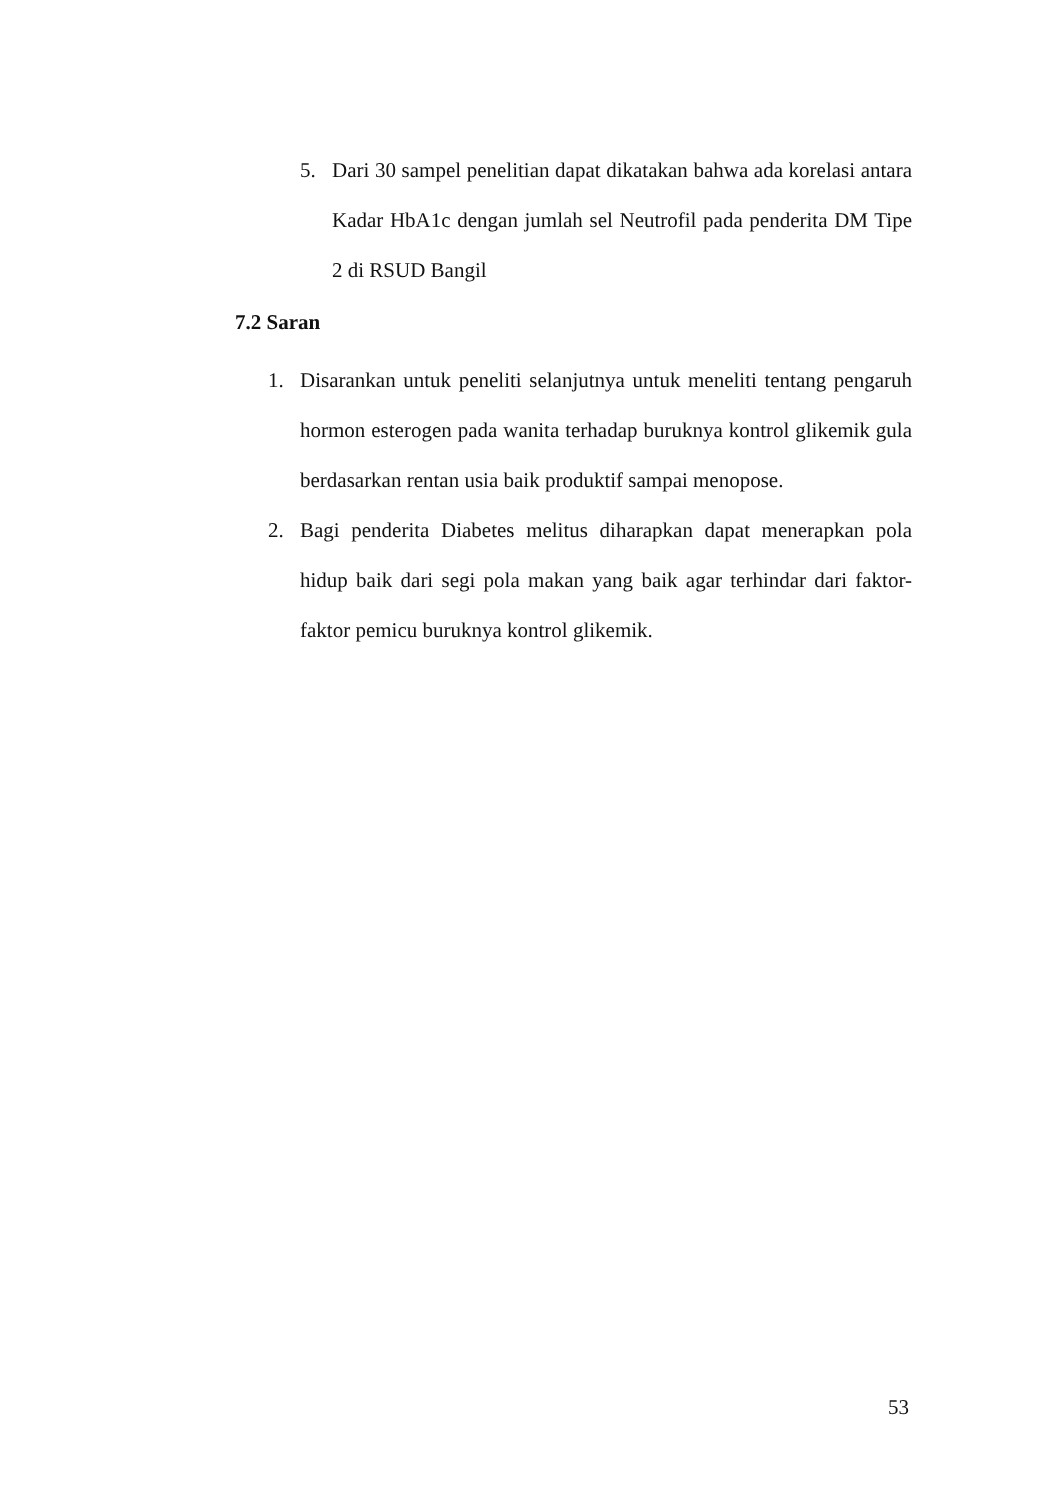5. Dari 30 sampel penelitian dapat dikatakan bahwa ada korelasi antara Kadar HbA1c dengan jumlah sel Neutrofil pada penderita DM Tipe 2 di RSUD Bangil
7.2 Saran
1. Disarankan untuk peneliti selanjutnya untuk meneliti tentang pengaruh hormon esterogen pada wanita terhadap buruknya kontrol glikemik gula berdasarkan rentan usia baik produktif sampai menopose.
2. Bagi penderita Diabetes melitus diharapkan dapat menerapkan pola hidup baik dari segi pola makan yang baik agar terhindar dari faktor-faktor pemicu buruknya kontrol glikemik.
53